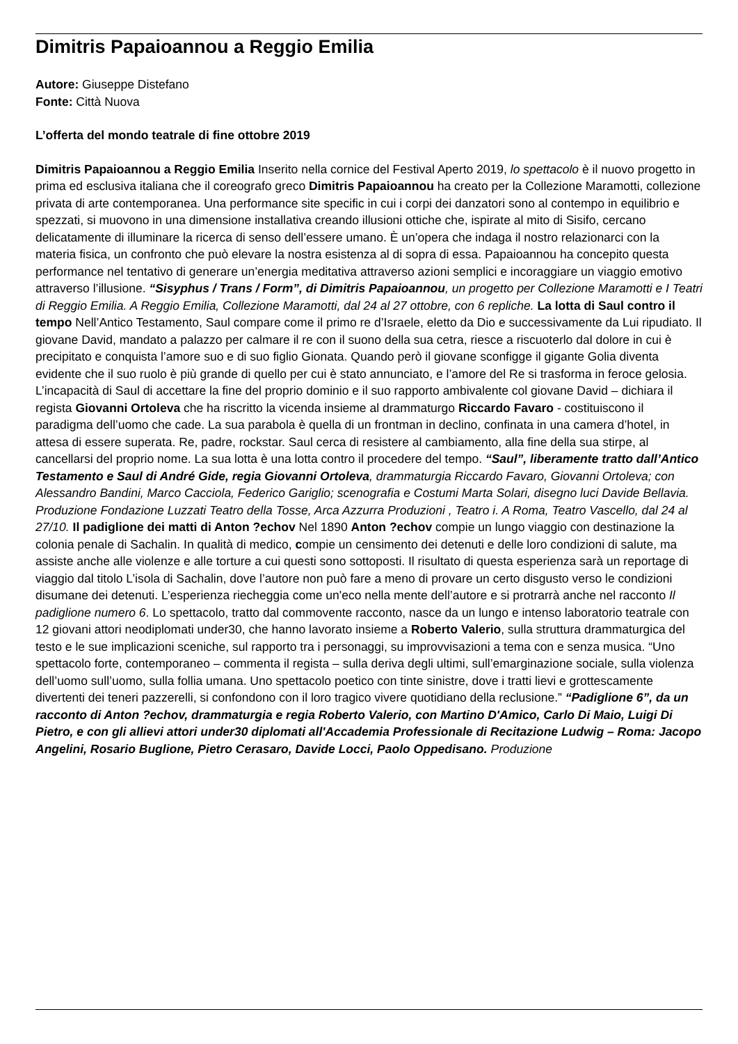Dimitris Papaioannou a Reggio Emilia
Autore: Giuseppe Distefano
Fonte: Città Nuova
L’offerta del mondo teatrale di fine ottobre 2019
Dimitris Papaioannou a Reggio Emilia Inserito nella cornice del Festival Aperto 2019, lo spettacolo è il nuovo progetto in prima ed esclusiva italiana che il coreografo greco Dimitris Papaioannou ha creato per la Collezione Maramotti, collezione privata di arte contemporanea. Una performance site specific in cui i corpi dei danzatori sono al contempo in equilibrio e spezzati, si muovono in una dimensione installativa creando illusioni ottiche che, ispirate al mito di Sisifo, cercano delicatamente di illuminare la ricerca di senso dell’essere umano. È un’opera che indaga il nostro relazionarci con la materia fisica, un confronto che può elevare la nostra esistenza al di sopra di essa. Papaioannou ha concepito questa performance nel tentativo di generare un’energia meditativa attraverso azioni semplici e incoraggiare un viaggio emotivo attraverso l’illusione. “Sisyphus / Trans / Form”, di Dimitris Papaioannou, un progetto per Collezione Maramotti e I Teatri di Reggio Emilia. A Reggio Emilia, Collezione Maramotti, dal 24 al 27 ottobre, con 6 repliche. La lotta di Saul contro il tempo Nell’Antico Testamento, Saul compare come il primo re d’Israele, eletto da Dio e successivamente da Lui ripudiato. Il giovane David, mandato a palazzo per calmare il re con il suono della sua cetra, riesce a riscuoterlo dal dolore in cui è precipitato e conquista l’amore suo e di suo figlio Gionata. Quando però il giovane sconfigge il gigante Golia diventa evidente che il suo ruolo è più grande di quello per cui è stato annunciato, e l’amore del Re si trasforma in feroce gelosia. L’incapacità di Saul di accettare la fine del proprio dominio e il suo rapporto ambivalente col giovane David – dichiara il regista Giovanni Ortoleva che ha riscritto la vicenda insieme al drammaturgo Riccardo Favaro - costituiscono il paradigma dell’uomo che cade. La sua parabola è quella di un frontman in declino, confinata in una camera d’hotel, in attesa di essere superata. Re, padre, rockstar. Saul cerca di resistere al cambiamento, alla fine della sua stirpe, al cancellarsi del proprio nome. La sua lotta è una lotta contro il procedere del tempo. “Saul”, liberamente tratto dall’Antico Testamento e Saul di André Gide, regia Giovanni Ortoleva, drammaturgia Riccardo Favaro, Giovanni Ortoleva; con Alessandro Bandini, Marco Cacciola, Federico Gariglio; scenografia e Costumi Marta Solari, disegno luci Davide Bellavia. Produzione Fondazione Luzzati Teatro della Tosse, Arca Azzurra Produzioni , Teatro i. A Roma, Teatro Vascello, dal 24 al 27/10. Il padiglione dei matti di Anton ?echov Nel 1890 Anton ?echov compie un lungo viaggio con destinazione la colonia penale di Sachalin. In qualità di medico, compie un censimento dei detenuti e delle loro condizioni di salute, ma assiste anche alle violenze e alle torture a cui questi sono sottoposti. Il risultato di questa esperienza sarà un reportage di viaggio dal titolo L’isola di Sachalin, dove l’autore non può fare a meno di provare un certo disgusto verso le condizioni disumane dei detenuti. L’esperienza riecheggia come un'eco nella mente dell’autore e si protrarrà anche nel racconto Il padiglione numero 6. Lo spettacolo, tratto dal commovente racconto, nasce da un lungo e intenso laboratorio teatrale con 12 giovani attori neodiplomati under30, che hanno lavorato insieme a Roberto Valerio, sulla struttura drammaturgica del testo e le sue implicazioni sceniche, sul rapporto tra i personaggi, su improvvisazioni a tema con e senza musica. “Uno spettacolo forte, contemporaneo – commenta il regista – sulla deriva degli ultimi, sull’emarginazione sociale, sulla violenza dell’uomo sull’uomo, sulla follia umana. Uno spettacolo poetico con tinte sinistre, dove i tratti lievi e grottescamente divertenti dei teneri pazzerelli, si confondono con il loro tragico vivere quotidiano della reclusione.” “Padiglione 6”, da un racconto di Anton ?echov, drammaturgia e regia Roberto Valerio, con Martino D'Amico, Carlo Di Maio, Luigi Di Pietro, e con gli allievi attori under30 diplomati all'Accademia Professionale di Recitazione Ludwig – Roma: Jacopo Angelini, Rosario Buglione, Pietro Cerasaro, Davide Locci, Paolo Oppedisano. Produzione